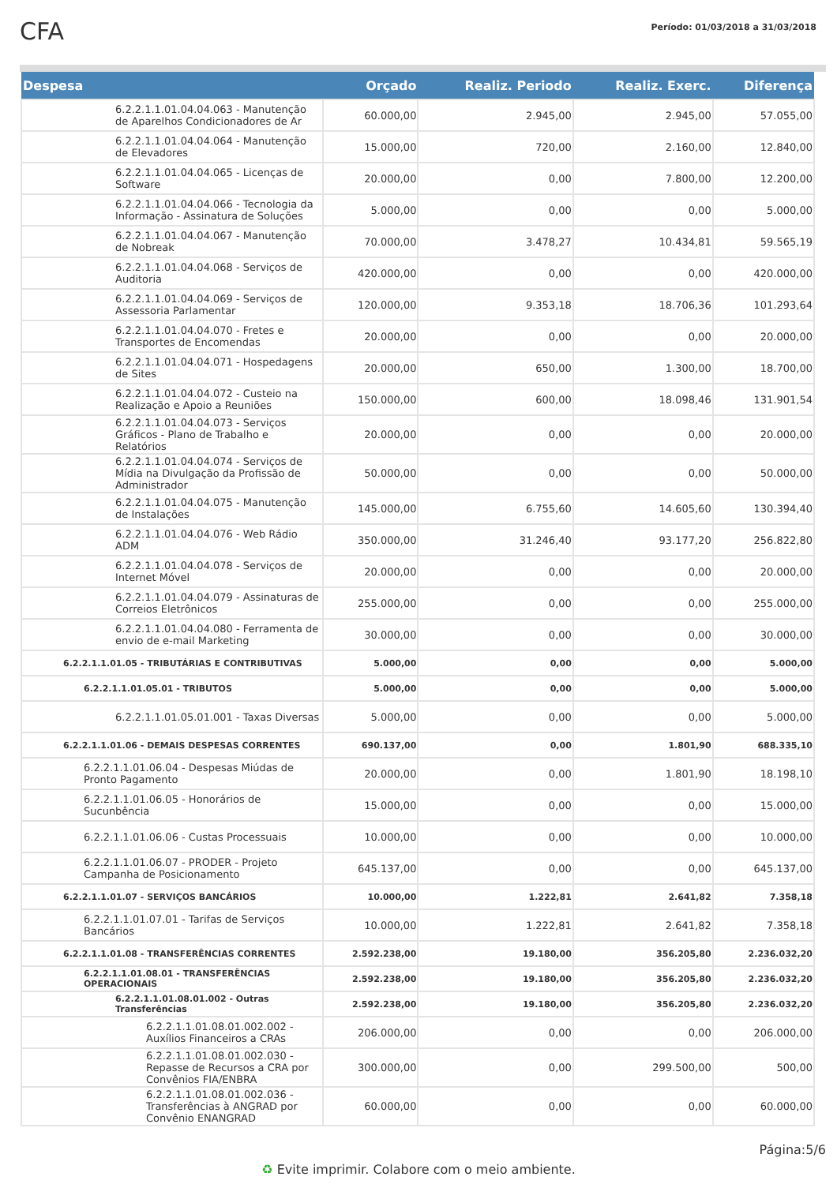CFA
Período: 01/03/2018 a 31/03/2018
| Despesa | Orçado | Realiz. Periodo | Realiz. Exerc. | Diferença |
| --- | --- | --- | --- | --- |
| 6.2.2.1.1.01.04.04.063 - Manutenção de Aparelhos Condicionadores de Ar | 60.000,00 | 2.945,00 | 2.945,00 | 57.055,00 |
| 6.2.2.1.1.01.04.04.064 - Manutenção de Elevadores | 15.000,00 | 720,00 | 2.160,00 | 12.840,00 |
| 6.2.2.1.1.01.04.04.065 - Licenças de Software | 20.000,00 | 0,00 | 7.800,00 | 12.200,00 |
| 6.2.2.1.1.01.04.04.066 - Tecnologia da Informação - Assinatura de Soluções | 5.000,00 | 0,00 | 0,00 | 5.000,00 |
| 6.2.2.1.1.01.04.04.067 - Manutenção de Nobreak | 70.000,00 | 3.478,27 | 10.434,81 | 59.565,19 |
| 6.2.2.1.1.01.04.04.068 - Serviços de Auditoria | 420.000,00 | 0,00 | 0,00 | 420.000,00 |
| 6.2.2.1.1.01.04.04.069 - Serviços de Assessoria Parlamentar | 120.000,00 | 9.353,18 | 18.706,36 | 101.293,64 |
| 6.2.2.1.1.01.04.04.070 - Fretes e Transportes de Encomendas | 20.000,00 | 0,00 | 0,00 | 20.000,00 |
| 6.2.2.1.1.01.04.04.071 - Hospedagens de Sites | 20.000,00 | 650,00 | 1.300,00 | 18.700,00 |
| 6.2.2.1.1.01.04.04.072 - Custeio na Realização e Apoio a Reuniões | 150.000,00 | 600,00 | 18.098,46 | 131.901,54 |
| 6.2.2.1.1.01.04.04.073 - Serviços Gráficos - Plano de Trabalho e Relatórios | 20.000,00 | 0,00 | 0,00 | 20.000,00 |
| 6.2.2.1.1.01.04.04.074 - Serviços de Mídia na Divulgação da Profissão de Administrador | 50.000,00 | 0,00 | 0,00 | 50.000,00 |
| 6.2.2.1.1.01.04.04.075 - Manutenção de Instalações | 145.000,00 | 6.755,60 | 14.605,60 | 130.394,40 |
| 6.2.2.1.1.01.04.04.076 - Web Rádio ADM | 350.000,00 | 31.246,40 | 93.177,20 | 256.822,80 |
| 6.2.2.1.1.01.04.04.078 - Serviços de Internet Móvel | 20.000,00 | 0,00 | 0,00 | 20.000,00 |
| 6.2.2.1.1.01.04.04.079 - Assinaturas de Correios Eletrônicos | 255.000,00 | 0,00 | 0,00 | 255.000,00 |
| 6.2.2.1.1.01.04.04.080 - Ferramenta de envio de e-mail Marketing | 30.000,00 | 0,00 | 0,00 | 30.000,00 |
| 6.2.2.1.1.01.05 - TRIBUTÁRIAS E CONTRIBUTIVAS | 5.000,00 | 0,00 | 0,00 | 5.000,00 |
| 6.2.2.1.1.01.05.01 - TRIBUTOS | 5.000,00 | 0,00 | 0,00 | 5.000,00 |
| 6.2.2.1.1.01.05.01.001 - Taxas Diversas | 5.000,00 | 0,00 | 0,00 | 5.000,00 |
| 6.2.2.1.1.01.06 - DEMAIS DESPESAS CORRENTES | 690.137,00 | 0,00 | 1.801,90 | 688.335,10 |
| 6.2.2.1.1.01.06.04 - Despesas Miúdas de Pronto Pagamento | 20.000,00 | 0,00 | 1.801,90 | 18.198,10 |
| 6.2.2.1.1.01.06.05 - Honorários de Sucunbência | 15.000,00 | 0,00 | 0,00 | 15.000,00 |
| 6.2.2.1.1.01.06.06 - Custas Processuais | 10.000,00 | 0,00 | 0,00 | 10.000,00 |
| 6.2.2.1.1.01.06.07 - PRODER - Projeto Campanha de Posicionamento | 645.137,00 | 0,00 | 0,00 | 645.137,00 |
| 6.2.2.1.1.01.07 - SERVIÇOS BANCÁRIOS | 10.000,00 | 1.222,81 | 2.641,82 | 7.358,18 |
| 6.2.2.1.1.01.07.01 - Tarifas de Serviços Bancários | 10.000,00 | 1.222,81 | 2.641,82 | 7.358,18 |
| 6.2.2.1.1.01.08 - TRANSFERÊNCIAS CORRENTES | 2.592.238,00 | 19.180,00 | 356.205,80 | 2.236.032,20 |
| 6.2.2.1.1.01.08.01 - TRANSFERÊNCIAS OPERACIONAIS | 2.592.238,00 | 19.180,00 | 356.205,80 | 2.236.032,20 |
| 6.2.2.1.1.01.08.01.002 - Outras Transferências | 2.592.238,00 | 19.180,00 | 356.205,80 | 2.236.032,20 |
| 6.2.2.1.1.01.08.01.002.002 - Auxílios Financeiros a CRAs | 206.000,00 | 0,00 | 0,00 | 206.000,00 |
| 6.2.2.1.1.01.08.01.002.030 - Repasse de Recursos a CRA por Convênios FIA/ENBRA | 300.000,00 | 0,00 | 299.500,00 | 500,00 |
| 6.2.2.1.1.01.08.01.002.036 - Transferências à ANGRAD por Convênio ENANGRAD | 60.000,00 | 0,00 | 0,00 | 60.000,00 |
Página:5/6
♻ Evite imprimir. Colabore com o meio ambiente.